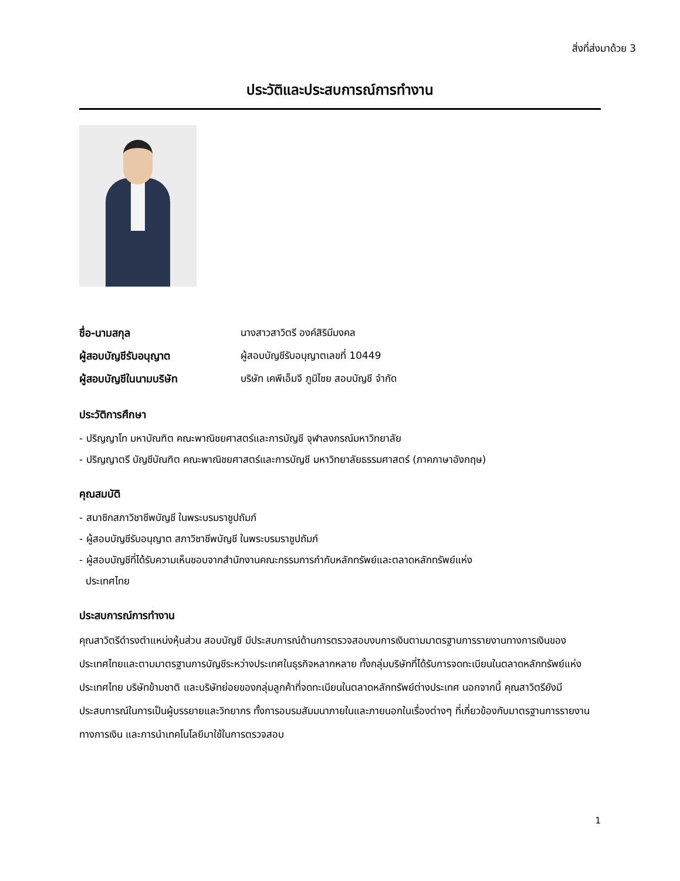สิ่งที่ส่งมาด้วย 3
ประวัติและประสบการณ์การทำงาน
| ชื่อ-นามสกุล | นางสาวสาวิตรี องค์สิริมีมงคล |
| ผู้สอบบัญชีรับอนุญาต | ผู้สอบบัญชีรับอนุญาตเลขที่ 10449 |
| ผู้สอบบัญชีในนามบริษัท | บริษัท เคพีเอ็มจี ภูมิไชย สอบบัญชี จำกัด |
ประวัติการศึกษา
- ปริญญาโท มหาบัณฑิต คณะพาณิชยศาสตร์และการบัญชี จุฬาลงกรณ์มหาวิทยาลัย
- ปริญญาตรี บัญชีบัณฑิต คณะพาณิชยศาสตร์และการบัญชี มหาวิทยาลัยธรรมศาสตร์ (ภาคภาษาอังกฤษ)
คุณสมบัติ
- สมาชิกสภาวิชาชีพบัญชี ในพระบรมราชูปถัมภ์
- ผู้สอบบัญชีรับอนุญาต สภาวิชาชีพบัญชี ในพระบรมราชูปถัมภ์
- ผู้สอบบัญชีที่ได้รับความเห็นชอบจากสำนักงานคณะกรรมการกำกับหลักทรัพย์และตลาดหลักทรัพย์แห่ง
ประเทศไทย
ประสบการณ์การทำงาน
คุณสาวิตรีดำรงตำแหน่งหุ้นส่วน สอบบัญชี มีประสบการณ์ด้านการตรวจสอบงบการเงินตามมาตรฐานการรายงานทางการเงินของประเทศไทยและตามมาตรฐานการบัญชีระหว่างประเทศในธุรกิจหลากหลาย ทั้งกลุ่มบริษัทที่ได้รับการจดทะเบียนในตลาดหลักทรัพย์แห่งประเทศไทย บริษัทข้ามชาติ และบริษัทย่อยของกลุ่มลูกค้าที่จดทะเบียนในตลาดหลักทรัพย์ต่างประเทศ นอกจากนี้ คุณสาวิตรียังมีประสบการณ์ในการเป็นผู้บรรยายและวิทยากร ทั้งการอบรมสัมมนาภายในและภายนอกในเรื่องต่างๆ ที่เกี่ยวข้องกับมาตรฐานการรายงานทางการเงิน และการนำเทคโนโลยีมาใช้ในการตรวจสอบ
1